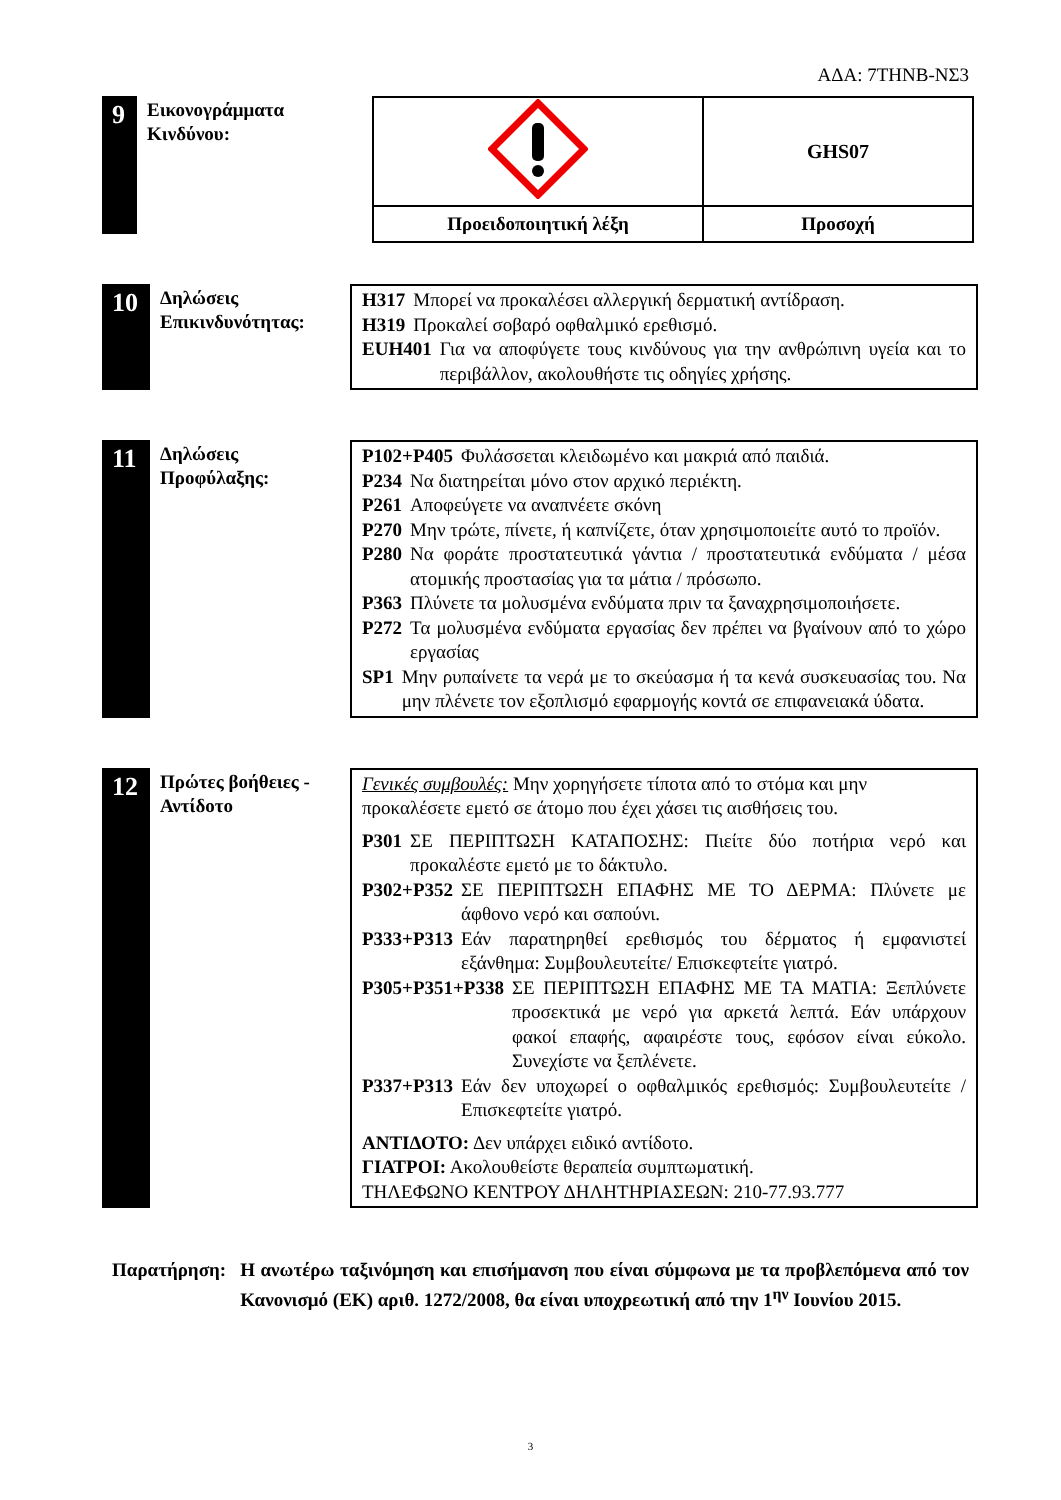ΑΔΑ: 7ΤΗΝΒ-ΝΣ3
9
Εικονογράμματα Κινδύνου:
| | GHS07 |
| Προειδοποιητική λέξη | Προσοχή |
10
Δηλώσεις Επικινδυνότητας:
H317 Μπορεί να προκαλέσει αλλεργική δερματική αντίδραση.
H319 Προκαλεί σοβαρό οφθαλμικό ερεθισμό.
EUH401 Για να αποφύγετε τους κινδύνους για την ανθρώπινη υγεία και το περιβάλλον, ακολουθήστε τις οδηγίες χρήσης.
11
Δηλώσεις Προφύλαξης:
P102+P405 Φυλάσσεται κλειδωμένο και μακριά από παιδιά.
P234 Να διατηρείται μόνο στον αρχικό περιέκτη.
P261 Αποφεύγετε να αναπνέετε σκόνη
P270 Μην τρώτε, πίνετε, ή καπνίζετε, όταν χρησιμοποιείτε αυτό το προϊόν.
P280 Να φοράτε προστατευτικά γάντια / προστατευτικά ενδύματα / μέσα ατομικής προστασίας για τα μάτια / πρόσωπο.
P363 Πλύνετε τα μολυσμένα ενδύματα πριν τα ξαναχρησιμοποιήσετε.
P272 Τα μολυσμένα ενδύματα εργασίας δεν πρέπει να βγαίνουν από το χώρο εργασίας
SP1 Μην ρυπαίνετε τα νερά με το σκεύασμα ή τα κενά συσκευασίας του. Να μην πλένετε τον εξοπλισμό εφαρμογής κοντά σε επιφανειακά ύδατα.
12
Πρώτες βοήθειες - Αντίδοτο
Γενικές συμβουλές: Μην χορηγήσετε τίποτα από το στόμα και μην προκαλέσετε εμετό σε άτομο που έχει χάσει τις αισθήσεις του.
P301 ΣΕ ΠΕΡΙΠΤΩΣΗ ΚΑΤΑΠΟΣΗΣ: Πιείτε δύο ποτήρια νερό και προκαλέστε εμετό με το δάκτυλο.
P302+P352 ΣΕ ΠΕΡΙΠΤΩΣΗ ΕΠΑΦΗΣ ΜΕ ΤΟ ΔΕΡΜΑ: Πλύνετε με άφθονο νερό και σαπούνι.
P333+P313 Εάν παρατηρηθεί ερεθισμός του δέρματος ή εμφανιστεί εξάνθημα: Συμβουλευτείτε/ Επισκεφτείτε γιατρό.
P305+P351+P338 ΣΕ ΠΕΡΙΠΤΩΣΗ ΕΠΑΦΗΣ ΜΕ ΤΑ ΜΑΤΙΑ: Ξεπλύνετε προσεκτικά με νερό για αρκετά λεπτά. Εάν υπάρχουν φακοί επαφής, αφαιρέστε τους, εφόσον είναι εύκολο. Συνεχίστε να ξεπλένετε.
P337+P313 Εάν δεν υποχωρεί ο οφθαλμικός ερεθισμός: Συμβουλευτείτε / Επισκεφτείτε γιατρό.
ΑΝΤΙΔΟΤΟ: Δεν υπάρχει ειδικό αντίδοτο.
ΓΙΑΤΡΟΙ: Ακολουθείστε θεραπεία συμπτωματική.
ΤΗΛΕΦΩΝΟ ΚΕΝΤΡΟΥ ΔΗΛΗΤΗΡΙΑΣΕΩΝ: 210-77.93.777
Παρατήρηση: Η ανωτέρω ταξινόμηση και επισήμανση που είναι σύμφωνα με τα προβλεπόμενα από τον Κανονισμό (ΕΚ) αριθ. 1272/2008, θα είναι υποχρεωτική από την 1<sup>ην</sup> Ιουνίου 2015.
3